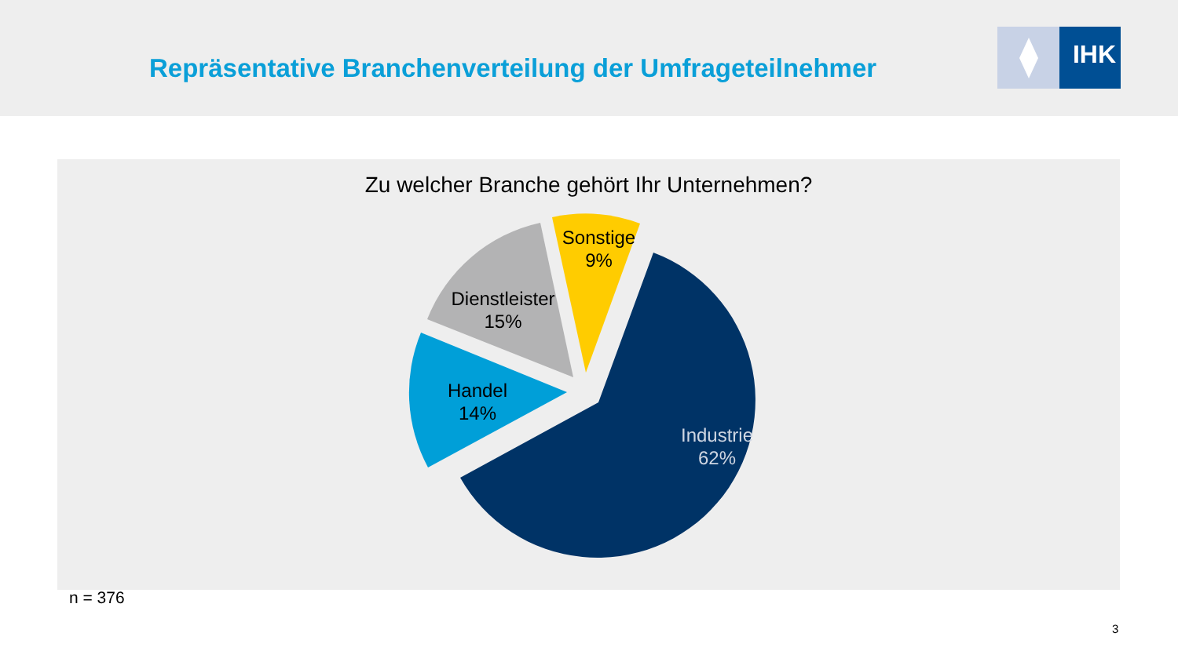Repräsentative Branchenverteilung der Umfrageteilnehmer
IHK
Zu welcher Branche gehört Ihr Unternehmen?
Sonstige
9%
Dienstleister
15%
Handel
14%
Industrie
62%
n = 376
3